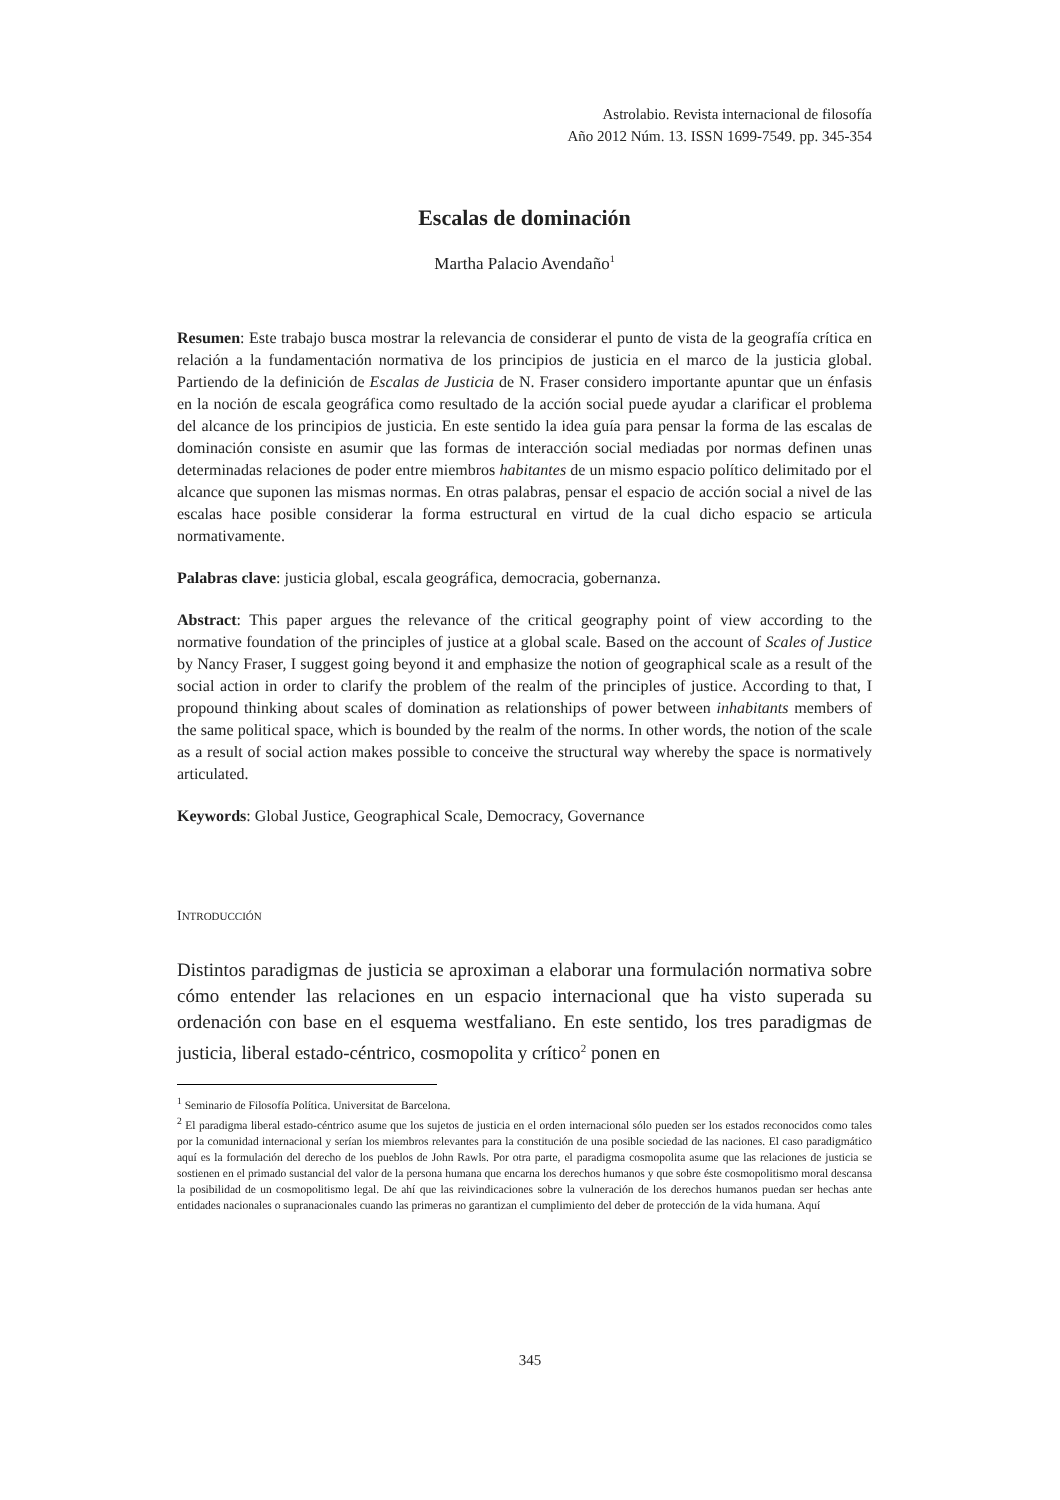Astrolabio. Revista internacional de filosofía
Año 2012 Núm. 13. ISSN 1699-7549. pp. 345-354
Escalas de dominación
Martha Palacio Avendaño<sup>1</sup>
Resumen: Este trabajo busca mostrar la relevancia de considerar el punto de vista de la geografía crítica en relación a la fundamentación normativa de los principios de justicia en el marco de la justicia global. Partiendo de la definición de Escalas de Justicia de N. Fraser considero importante apuntar que un énfasis en la noción de escala geográfica como resultado de la acción social puede ayudar a clarificar el problema del alcance de los principios de justicia. En este sentido la idea guía para pensar la forma de las escalas de dominación consiste en asumir que las formas de interacción social mediadas por normas definen unas determinadas relaciones de poder entre miembros habitantes de un mismo espacio político delimitado por el alcance que suponen las mismas normas. En otras palabras, pensar el espacio de acción social a nivel de las escalas hace posible considerar la forma estructural en virtud de la cual dicho espacio se articula normativamente.
Palabras clave: justicia global, escala geográfica, democracia, gobernanza.
Abstract: This paper argues the relevance of the critical geography point of view according to the normative foundation of the principles of justice at a global scale. Based on the account of Scales of Justice by Nancy Fraser, I suggest going beyond it and emphasize the notion of geographical scale as a result of the social action in order to clarify the problem of the realm of the principles of justice. According to that, I propound thinking about scales of domination as relationships of power between inhabitants members of the same political space, which is bounded by the realm of the norms. In other words, the notion of the scale as a result of social action makes possible to conceive the structural way whereby the space is normatively articulated.
Keywords: Global Justice, Geographical Scale, Democracy, Governance
INTRODUCCIÓN
Distintos paradigmas de justicia se aproximan a elaborar una formulación normativa sobre cómo entender las relaciones en un espacio internacional que ha visto superada su ordenación con base en el esquema westfaliano. En este sentido, los tres paradigmas de justicia, liberal estado-céntrico, cosmopolita y crítico<sup>2</sup> ponen en
<sup>1</sup> Seminario de Filosofía Política. Universitat de Barcelona.
<sup>2</sup> El paradigma liberal estado-céntrico asume que los sujetos de justicia en el orden internacional sólo pueden ser los estados reconocidos como tales por la comunidad internacional y serían los miembros relevantes para la constitución de una posible sociedad de las naciones. El caso paradigmático aquí es la formulación del derecho de los pueblos de John Rawls. Por otra parte, el paradigma cosmopolita asume que las relaciones de justicia se sostienen en el primado sustancial del valor de la persona humana que encarna los derechos humanos y que sobre éste cosmopolitismo moral descansa la posibilidad de un cosmopolitismo legal. De ahí que las reivindicaciones sobre la vulneración de los derechos humanos puedan ser hechas ante entidades nacionales o supranacionales cuando las primeras no garantizan el cumplimiento del deber de protección de la vida humana. Aquí
345